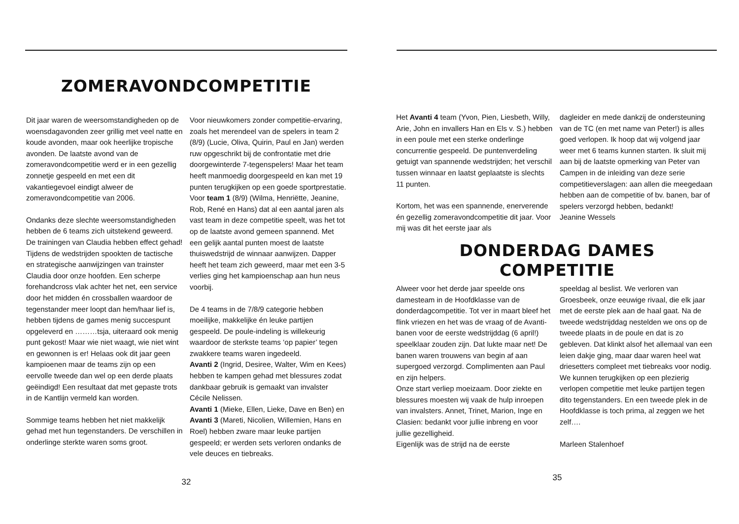ZOMERAVONDCOMPETITIE
Dit jaar waren de weersomstandigheden op de woensdagavonden zeer grillig met veel natte en koude avonden, maar ook heerlijke tropische avonden. De laatste avond van de zomeravondcompetitie werd er in een gezellig zonnetje gespeeld en met een dit vakantiegevoel eindigt alweer de zomeravondcompetitie van 2006.
Ondanks deze slechte weersomstandigheden hebben de 6 teams zich uitstekend geweerd. De trainingen van Claudia hebben effect gehad! Tijdens de wedstrijden spookten de tactische en strategische aanwijzingen van trainster Claudia door onze hoofden. Een scherpe forehandcross vlak achter het net, een service door het midden én crossballen waardoor de tegenstander meer loopt dan hem/haar lief is, hebben tijdens de games menig succespunt opgeleverd en ………tsja, uiteraard ook menig punt gekost! Maar wie niet waagt, wie niet wint en gewonnen is er! Helaas ook dit jaar geen kampioenen maar de teams zijn op een eervolle tweede dan wel op een derde plaats geëindigd! Een resultaat dat met gepaste trots in de Kantlijn vermeld kan worden.
Sommige teams hebben het niet makkelijk gehad met hun tegenstanders. De verschillen in onderlinge sterkte waren soms groot.
Voor nieuwkomers zonder competitie-ervaring, zoals het merendeel van de spelers in team 2 (8/9) (Lucie, Oliva, Quirin, Paul en Jan) werden ruw opgeschrikt bij de confrontatie met drie doorgewinterde 7-tegenspelers! Maar het team heeft manmoedig doorgespeeld en kan met 19 punten terugkijken op een goede sportprestatie.
Voor team 1 (8/9) (Wilma, Henriëtte, Jeanine, Rob, René en Hans) dat al een aantal jaren als vast team in deze competitie speelt, was het tot op de laatste avond gemeen spannend. Met een gelijk aantal punten moest de laatste thuiswedstrijd de winnaar aanwijzen. Dapper heeft het team zich geweerd, maar met een 3-5 verlies ging het kampioenschap aan hun neus voorbij.
De 4 teams in de 7/8/9 categorie hebben moeilijke, makkelijke én leuke partijen gespeeld. De poule-indeling is willekeurig waardoor de sterkste teams ‘op papier’ tegen zwakkere teams waren ingedeeld.
Avanti 2 (Ingrid, Desiree, Walter, Wim en Kees) hebben te kampen gehad met blessures zodat dankbaar gebruik is gemaakt van invalster Cécile Nelissen.
Avanti 1 (Mieke, Ellen, Lieke, Dave en Ben) en Avanti 3 (Mareti, Nicolien, Willemien, Hans en Roel) hebben zware maar leuke partijen gespeeld; er werden sets verloren ondanks de vele deuces en tiebreaks.
32
Het Avanti 4 team (Yvon, Pien, Liesbeth, Willy, Arie, John en invallers Han en Els v. S.) hebben in een poule met een sterke onderlinge concurrentie gespeeld. De puntenverdeling getuigt van spannende wedstrijden; het verschil tussen winnaar en laatst geplaatste is slechts 11 punten.
Kortom, het was een spannende, enerverende én gezellig zomeravondcompetitie dit jaar. Voor mij was dit het eerste jaar als
dagleider en mede dankzij de ondersteuning van de TC (en met name van Peter!) is alles goed verlopen. Ik hoop dat wij volgend jaar weer met 6 teams kunnen starten. Ik sluit mij aan bij de laatste opmerking van Peter van Campen in de inleiding van deze serie competitieverslagen: aan allen die meegedaan hebben aan de competitie of bv. banen, bar of spelers verzorgd hebben, bedankt!
Jeanine Wessels
DONDERDAG DAMES
COMPETITIE
Alweer voor het derde jaar speelde ons damesteam in de Hoofdklasse van de donderdagcompetitie. Tot ver in maart bleef het flink vriezen en het was de vraag of de Avanti-banen voor de eerste wedstrijddag (6 april!) speelklaar zouden zijn. Dat lukte maar net! De banen waren trouwens van begin af aan supergoed verzorgd. Complimenten aan Paul en zijn helpers.
Onze start verliep moeizaam. Door ziekte en blessures moesten wij vaak de hulp inroepen van invalsters. Annet, Trinet, Marion, Inge en Clasien: bedankt voor jullie inbreng en voor jullie gezelligheid.
Eigenlijk was de strijd na de eerste
speeldag al beslist. We verloren van Groesbeek, onze eeuwige rivaal, die elk jaar met de eerste plek aan de haal gaat. Na de tweede wedstrijddag nestelden we ons op de tweede plaats in de poule en dat is zo gebleven. Dat klinkt alsof het allemaal van een leien dakje ging, maar daar waren heel wat driesetters compleet met tiebreaks voor nodig.
We kunnen terugkijken op een plezierig verlopen competitie met leuke partijen tegen dito tegenstanders. En een tweede plek in de Hoofdklasse is toch prima, al zeggen we het zelf….
Marleen Stalenhoef
35